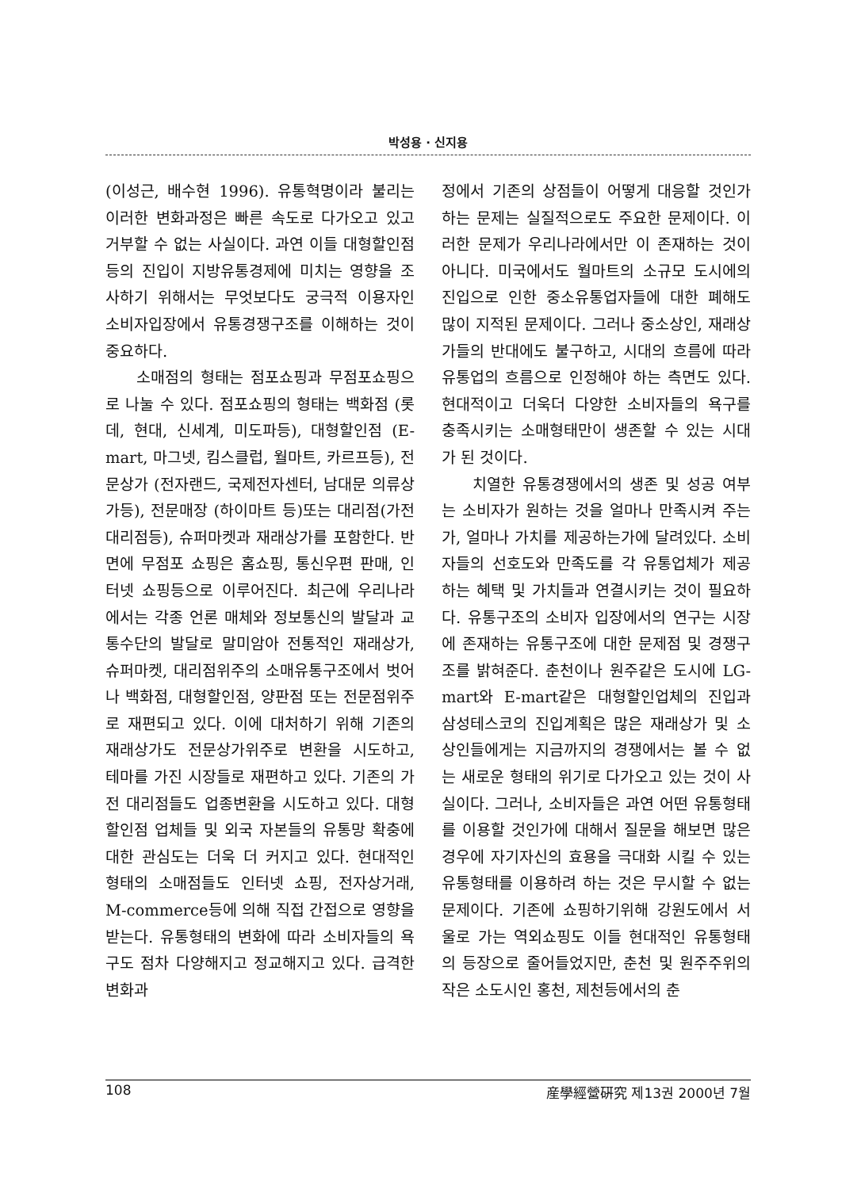박성용 · 신지용
(이성근, 배수현 1996). 유통혁명이라 불리는 이러한 변화과정은 빠른 속도로 다가오고 있고 거부할 수 없는 사실이다. 과연 이들 대형할인점등의 진입이 지방유통경제에 미치는 영향을 조사하기 위해서는 무엇보다도 궁극적 이용자인 소비자입장에서 유통경쟁구조를 이해하는 것이 중요하다.
소매점의 형태는 점포쇼핑과 무점포쇼핑으로 나눌 수 있다. 점포쇼핑의 형태는 백화점 (롯데, 현대, 신세계, 미도파등), 대형할인점 (E-mart, 마그넷, 킴스클럽, 월마트, 카르프등), 전문상가 (전자랜드, 국제전자센터, 남대문 의류상가등), 전문매장 (하이마트 등)또는 대리점(가전대리점등), 슈퍼마켓과 재래상가를 포함한다. 반면에 무점포 쇼핑은 홈쇼핑, 통신우편 판매, 인터넷 쇼핑등으로 이루어진다. 최근에 우리나라에서는 각종 언론 매체와 정보통신의 발달과 교통수단의 발달로 말미암아 전통적인 재래상가, 슈퍼마켓, 대리점위주의 소매유통구조에서 벗어나 백화점, 대형할인점, 양판점 또는 전문점위주로 재편되고 있다. 이에 대처하기 위해 기존의 재래상가도 전문상가위주로 변환을 시도하고, 테마를 가진 시장들로 재편하고 있다. 기존의 가전 대리점들도 업종변환을 시도하고 있다. 대형할인점 업체들 및 외국 자본들의 유통망 확충에 대한 관심도는 더욱 더 커지고 있다. 현대적인 형태의 소매점들도 인터넷 쇼핑, 전자상거래, M-commerce등에 의해 직접 간접으로 영향을 받는다. 유통형태의 변화에 따라 소비자들의 욕구도 점차 다양해지고 정교해지고 있다. 급격한 변화과
정에서 기존의 상점들이 어떻게 대응할 것인가 하는 문제는 실질적으로도 주요한 문제이다. 이러한 문제가 우리나라에서만 이 존재하는 것이 아니다. 미국에서도 월마트의 소규모 도시에의 진입으로 인한 중소유통업자들에 대한 폐해도 많이 지적된 문제이다. 그러나 중소상인, 재래상가들의 반대에도 불구하고, 시대의 흐름에 따라 유통업의 흐름으로 인정해야 하는 측면도 있다. 현대적이고 더욱더 다양한 소비자들의 욕구를 충족시키는 소매형태만이 생존할 수 있는 시대가 된 것이다.
치열한 유통경쟁에서의 생존 및 성공 여부는 소비자가 원하는 것을 얼마나 만족시켜 주는가, 얼마나 가치를 제공하는가에 달려있다. 소비자들의 선호도와 만족도를 각 유통업체가 제공하는 혜택 및 가치들과 연결시키는 것이 필요하다. 유통구조의 소비자 입장에서의 연구는 시장에 존재하는 유통구조에 대한 문제점 및 경쟁구조를 밝혀준다. 춘천이나 원주같은 도시에 LG-mart와 E-mart같은 대형할인업체의 진입과 삼성테스코의 진입계획은 많은 재래상가 및 소상인들에게는 지금까지의 경쟁에서는 볼 수 없는 새로운 형태의 위기로 다가오고 있는 것이 사실이다. 그러나, 소비자들은 과연 어떤 유통형태를 이용할 것인가에 대해서 질문을 해보면 많은 경우에 자기자신의 효용을 극대화 시킬 수 있는 유통형태를 이용하려 하는 것은 무시할 수 없는 문제이다. 기존에 쇼핑하기위해 강원도에서 서울로 가는 역외쇼핑도 이들 현대적인 유통형태의 등장으로 줄어들었지만, 춘천 및 원주주위의 작은 소도시인 홍천, 제천등에서의 춘
108 産學經營硏究 제13권 2000년 7월